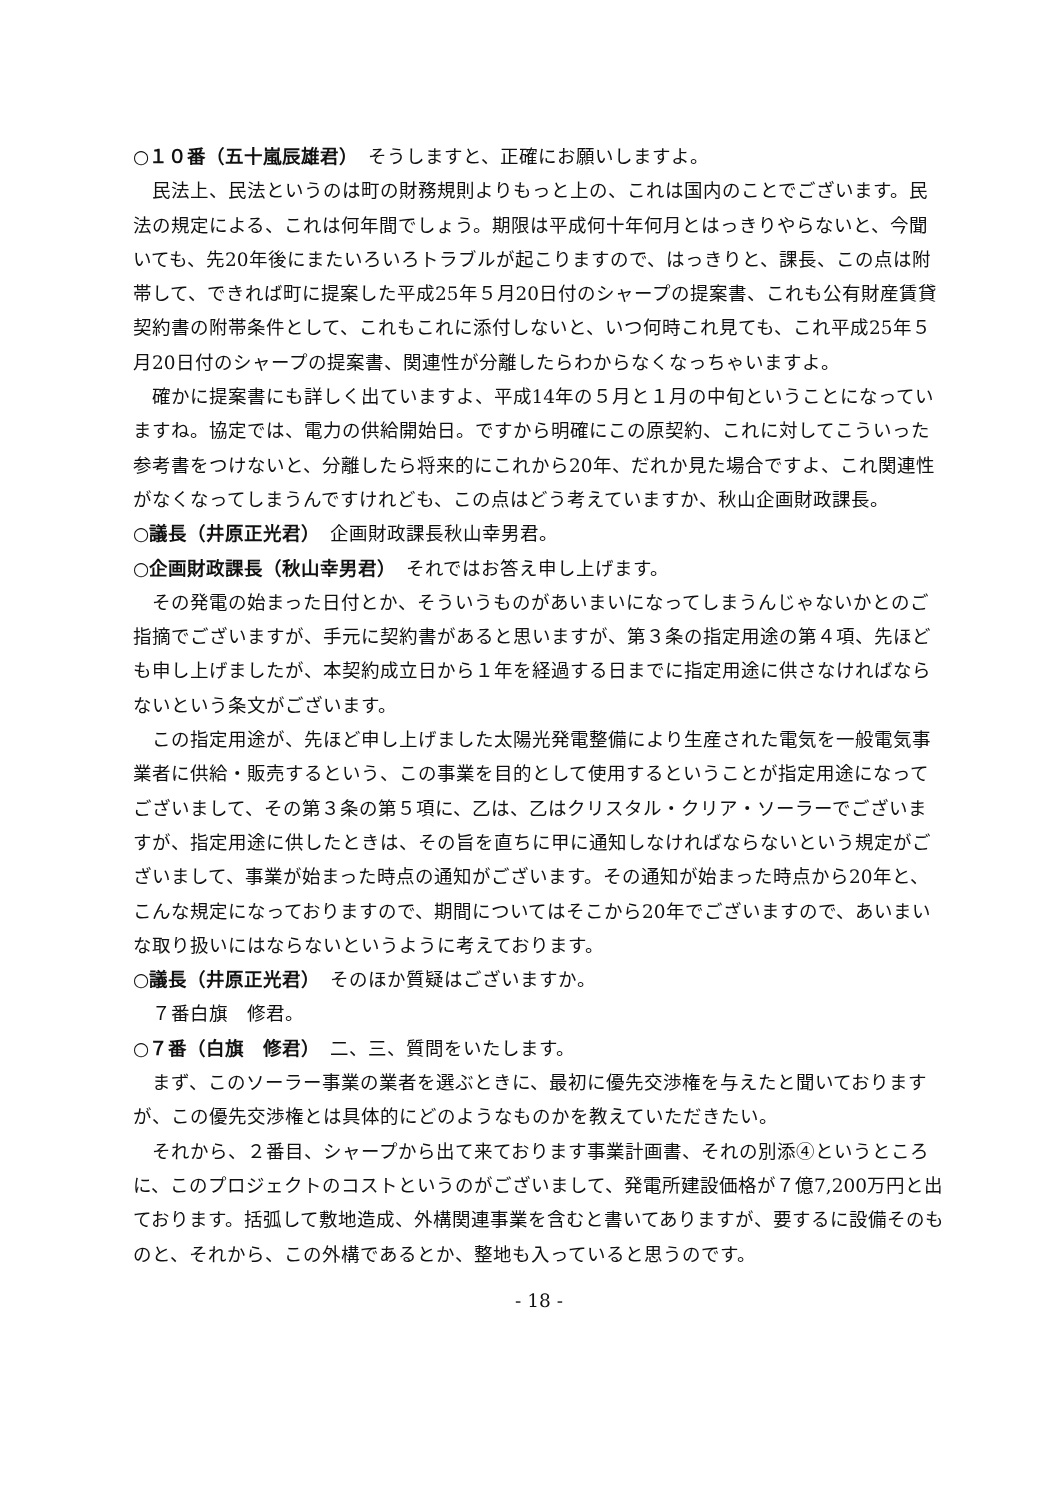○１０番（五十嵐辰雄君）　そうしますと、正確にお願いしますよ。
民法上、民法というのは町の財務規則よりもっと上の、これは国内のことでございます。民法の規定による、これは何年間でしょう。期限は平成何十年何月とはっきりやらないと、今聞いても、先20年後にまたいろいろトラブルが起こりますので、はっきりと、課長、この点は附帯して、できれば町に提案した平成25年５月20日付のシャープの提案書、これも公有財産賃貸契約書の附帯条件として、これもこれに添付しないと、いつ何時これ見ても、これ平成25年５月20日付のシャープの提案書、関連性が分離したらわからなくなっちゃいますよ。
確かに提案書にも詳しく出ていますよ、平成14年の５月と１月の中旬ということになっていますね。協定では、電力の供給開始日。ですから明確にこの原契約、これに対してこういった参考書をつけないと、分離したら将来的にこれから20年、だれか見た場合ですよ、これ関連性がなくなってしまうんですけれども、この点はどう考えていますか、秋山企画財政課長。
○議長（井原正光君）　企画財政課長秋山幸男君。
○企画財政課長（秋山幸男君）　それではお答え申し上げます。
その発電の始まった日付とか、そういうものがあいまいになってしまうんじゃないかとのご指摘でございますが、手元に契約書があると思いますが、第３条の指定用途の第４項、先ほども申し上げましたが、本契約成立日から１年を経過する日までに指定用途に供さなければならないという条文がございます。
この指定用途が、先ほど申し上げました太陽光発電整備により生産された電気を一般電気事業者に供給・販売するという、この事業を目的として使用するということが指定用途になってございまして、その第３条の第５項に、乙は、乙はクリスタル・クリア・ソーラーでございますが、指定用途に供したときは、その旨を直ちに甲に通知しなければならないという規定がございまして、事業が始まった時点の通知がございます。その通知が始まった時点から20年と、こんな規定になっておりますので、期間についてはそこから20年でございますので、あいまいな取り扱いにはならないというように考えております。
○議長（井原正光君）　そのほか質疑はございますか。
７番白旗　修君。
○７番（白旗　修君）　二、三、質問をいたします。
まず、このソーラー事業の業者を選ぶときに、最初に優先交渉権を与えたと聞いておりますが、この優先交渉権とは具体的にどのようなものかを教えていただきたい。
それから、２番目、シャープから出て来ております事業計画書、それの別添④というところに、このプロジェクトのコストというのがございまして、発電所建設価格が７億7,200万円と出ております。括弧して敷地造成、外構関連事業を含むと書いてありますが、要するに設備そのものと、それから、この外構であるとか、整地も入っていると思うのです。
- 18 -